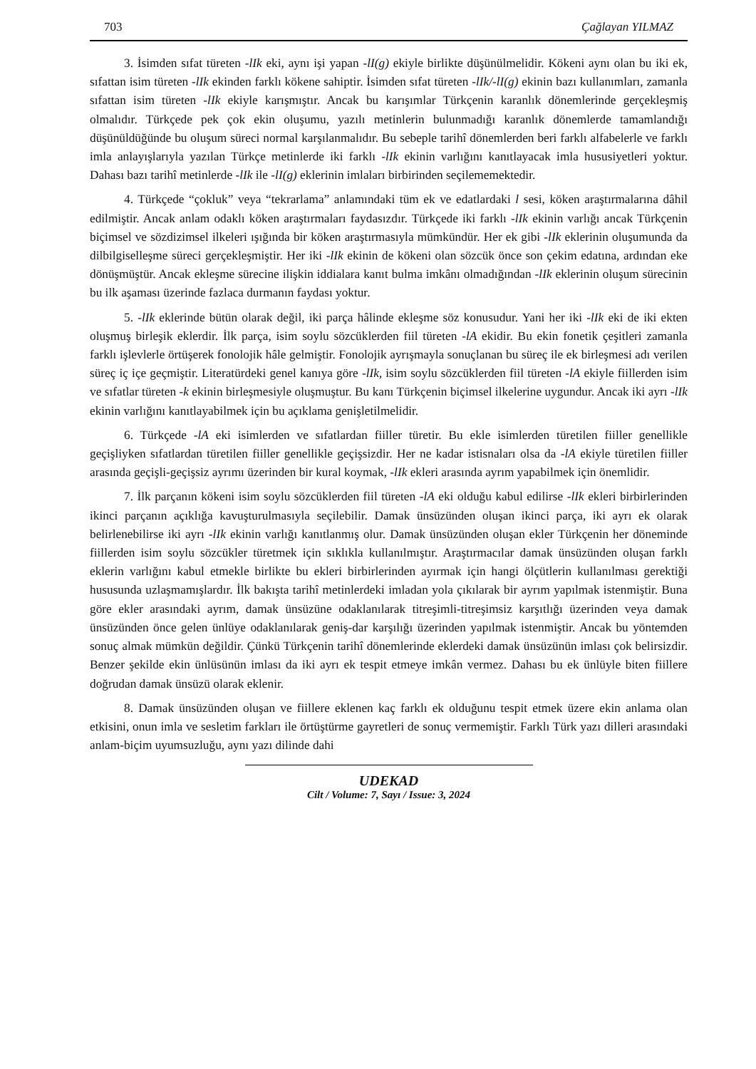703 Çağlayan YILMAZ
3. İsimden sıfat türeten -lIk eki, aynı işi yapan -lI(g) ekiyle birlikte düşünülmelidir. Kökeni aynı olan bu iki ek, sıfattan isim türeten -lIk ekinden farklı kökene sahiptir. İsimden sıfat türeten -lIk/-lI(g) ekinin bazı kullanımları, zamanla sıfattan isim türeten -lIk ekiyle karışmıştır. Ancak bu karışımlar Türkçenin karanlık dönemlerinde gerçekleşmiş olmalıdır. Türkçede pek çok ekin oluşumu, yazılı metinlerin bulunmadığı karanlık dönemlerde tamamlandığı düşünüldüğünde bu oluşum süreci normal karşılanmalıdır. Bu sebeple tarihî dönemlerden beri farklı alfabelerle ve farklı imla anlayışlarıyla yazılan Türkçe metinlerde iki farklı -lIk ekinin varlığını kanıtlayacak imla hususiyetleri yoktur. Dahası bazı tarihî metinlerde -lIk ile -lI(g) eklerinin imlaları birbirinden seçilememektedir.
4. Türkçede “çokluk” veya “tekrarlama” anlamındaki tüm ek ve edatlardaki l sesi, köken araştırmalarına dâhil edilmiştir. Ancak anlam odaklı köken araştırmaları faydasızdır. Türkçede iki farklı -lIk ekinin varlığı ancak Türkçenin biçimsel ve sözdizimsel ilkeleri ışığında bir köken araştırmasıyla mümkündür. Her ek gibi -lIk eklerinin oluşumunda da dilbilgiselleşme süreci gerçekleşmiştir. Her iki -lIk ekinin de kökeni olan sözcük önce son çekim edatına, ardından eke dönüşmüştür. Ancak ekleşme sürecine ilişkin iddialara kanıt bulma imkânı olmadığından -lIk eklerinin oluşum sürecinin bu ilk aşaması üzerinde fazlaca durmanın faydası yoktur.
5. -lIk eklerinde bütün olarak değil, iki parça hâlinde ekleşme söz konusudur. Yani her iki -lIk eki de iki ekten oluşmuş birleşik eklerdir. İlk parça, isim soylu sözcüklerden fiil türeten -lA ekidir. Bu ekin fonetik çeşitleri zamanla farklı işlevlerle örtüşerek fonolojik hâle gelmiştir. Fonolojik ayrışmayla sonuçlanan bu süreç ile ek birleşmesi adı verilen süreç iç içe geçmiştir. Literatürdeki genel kanıya göre -lIk, isim soylu sözcüklerden fiil türeten -lA ekiyle fiillerden isim ve sıfatlar türeten -k ekinin birleşmesiyle oluşmuştur. Bu kanı Türkçenin biçimsel ilkelerine uygundur. Ancak iki ayrı -lIk ekinin varlığını kanıtlayabilmek için bu açıklama genişletilmelidir.
6. Türkçede -lA eki isimlerden ve sıfatlardan fiiller türetir. Bu ekle isimlerden türetilen fiiller genellikle geçişliyken sıfatlardan türetilen fiiller genellikle geçişsizdir. Her ne kadar istisnaları olsa da -lA ekiyle türetilen fiiller arasında geçişli-geçişsiz ayrımı üzerinden bir kural koymak, -lIk ekleri arasında ayrım yapabilmek için önemlidir.
7. İlk parçanın kökeni isim soylu sözcüklerden fiil türeten -lA eki olduğu kabul edilirse -lIk ekleri birbirlerinden ikinci parçanın açıklığa kavuşturulmasıyla seçilebilir. Damak ünsüzünden oluşan ikinci parça, iki ayrı ek olarak belirlenebilirse iki ayrı -lIk ekinin varlığı kanıtlanmış olur. Damak ünsüzünden oluşan ekler Türkçenin her döneminde fiillerden isim soylu sözcükler türetmek için sıklıkla kullanılmıştır. Araştırmacılar damak ünsüzünden oluşan farklı eklerin varlığını kabul etmekle birlikte bu ekleri birbirlerinden ayırmak için hangi ölçütlerin kullanılması gerektiği hususunda uzlaşmamışlardır. İlk bakışta tarihî metinlerdeki imladan yola çıkılarak bir ayrım yapılmak istenmiştir. Buna göre ekler arasındaki ayrım, damak ünsüzüne odaklanılarak titreşimli-titreşimsiz karşıtlığı üzerinden veya damak ünsüzünden önce gelen ünlüye odaklanılarak geniş-dar karşılığı üzerinden yapılmak istenmiştir. Ancak bu yöntemden sonuç almak mümkün değildir. Çünkü Türkçenin tarihî dönemlerinde eklerdeki damak ünsüzünün imlası çok belirsizdir. Benzer şekilde ekin ünlüsünün imlası da iki ayrı ek tespit etmeye imkân vermez. Dahası bu ek ünlüyle biten fiillere doğrudan damak ünsüzü olarak eklenir.
8. Damak ünsüzünden oluşan ve fiillere eklenen kaç farklı ek olduğunu tespit etmek üzere ekin anlama olan etkisini, onun imla ve sesletim farkları ile örtüştürme gayretleri de sonuç vermemiştir. Farklı Türk yazı dilleri arasındaki anlam-biçim uyumsuzluğu, aynı yazı dilinde dahi
UDEKAD
Cilt / Volume: 7, Sayı / Issue: 3, 2024